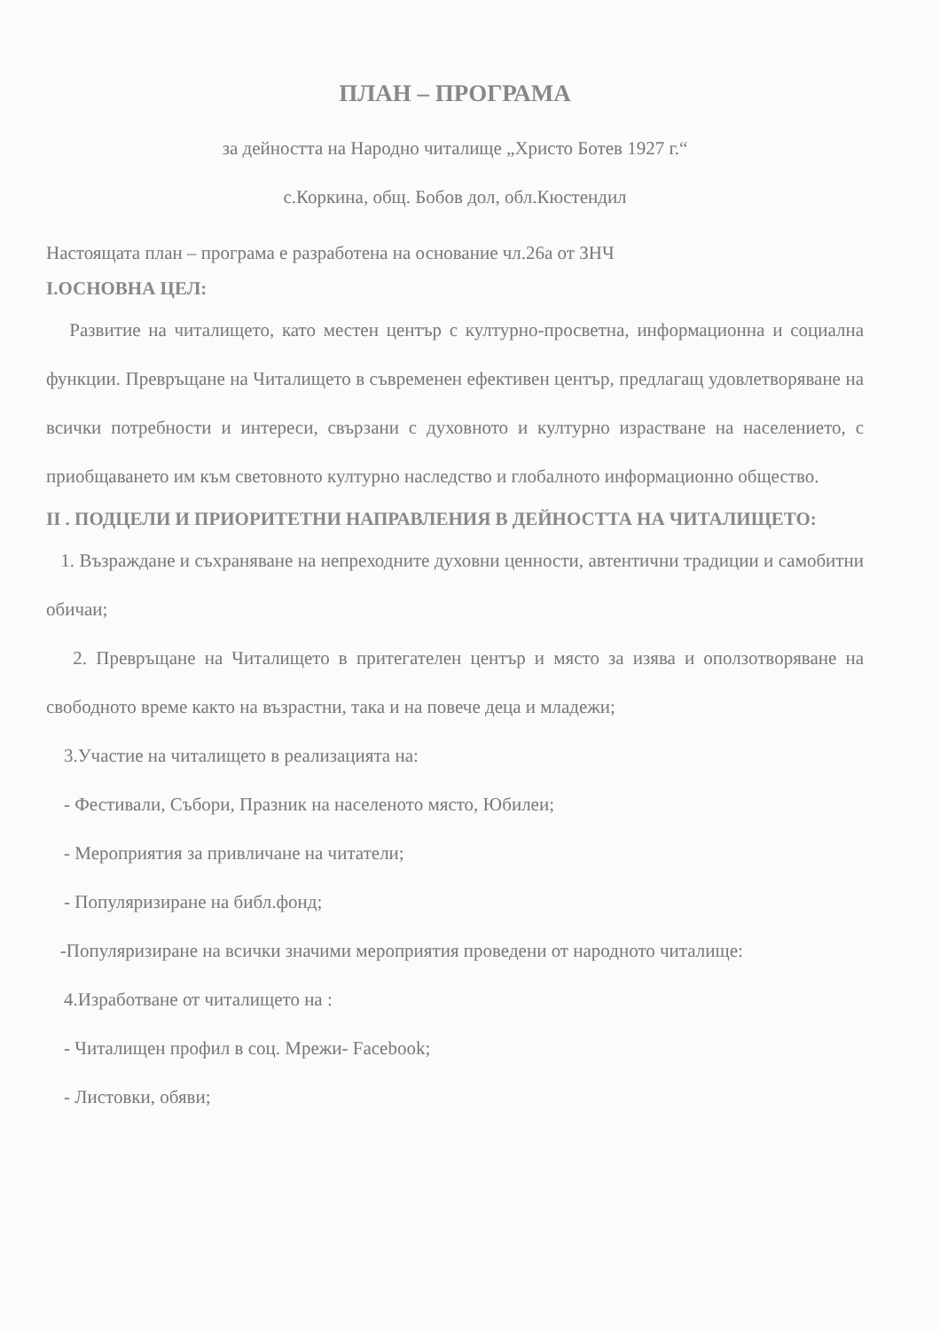ПЛАН – ПРОГРАМА
за дейността на Народно читалище „Христо Ботев 1927 г.“
с.Коркина, общ. Бобов дол, обл.Кюстендил
Настоящата план – програма е разработена на основание чл.26а от ЗНЧ
I.ОСНОВНА ЦЕЛ:
Развитие на читалището, като местен център с културно-просветна, информационна и социална функции. Превръщане на Читалището в съвременен ефективен център, предлагащ удовлетворяване на всички потребности и интереси, свързани с духовното и културно израстване на населението, с приобщаването им към световното културно наследство и глобалното информационно общество.
II . ПОДЦЕЛИ И ПРИОРИТЕТНИ НАПРАВЛЕНИЯ В ДЕЙНОСТТА НА ЧИТАЛИЩЕТО:
1. Възраждане и съхраняване на непреходните духовни ценности, автентични традиции и самобитни обичаи;
2. Превръщане на Читалището в притегателен център и място за изява и оползотворяване на свободното време както на възрастни, така и на повече деца и младежи;
3.Участие на читалището в реализацията на:
- Фестивали, Събори, Празник на населеното място, Юбилеи;
- Мероприятия за привличане на читатели;
- Популяризиране на библ.фонд;
-Популяризиране на всички значими мероприятия проведени от народното читалище:
4.Изработване от читалището на :
- Читалищен профил в соц. Мрежи- Facebook;
- Листовки, обяви;